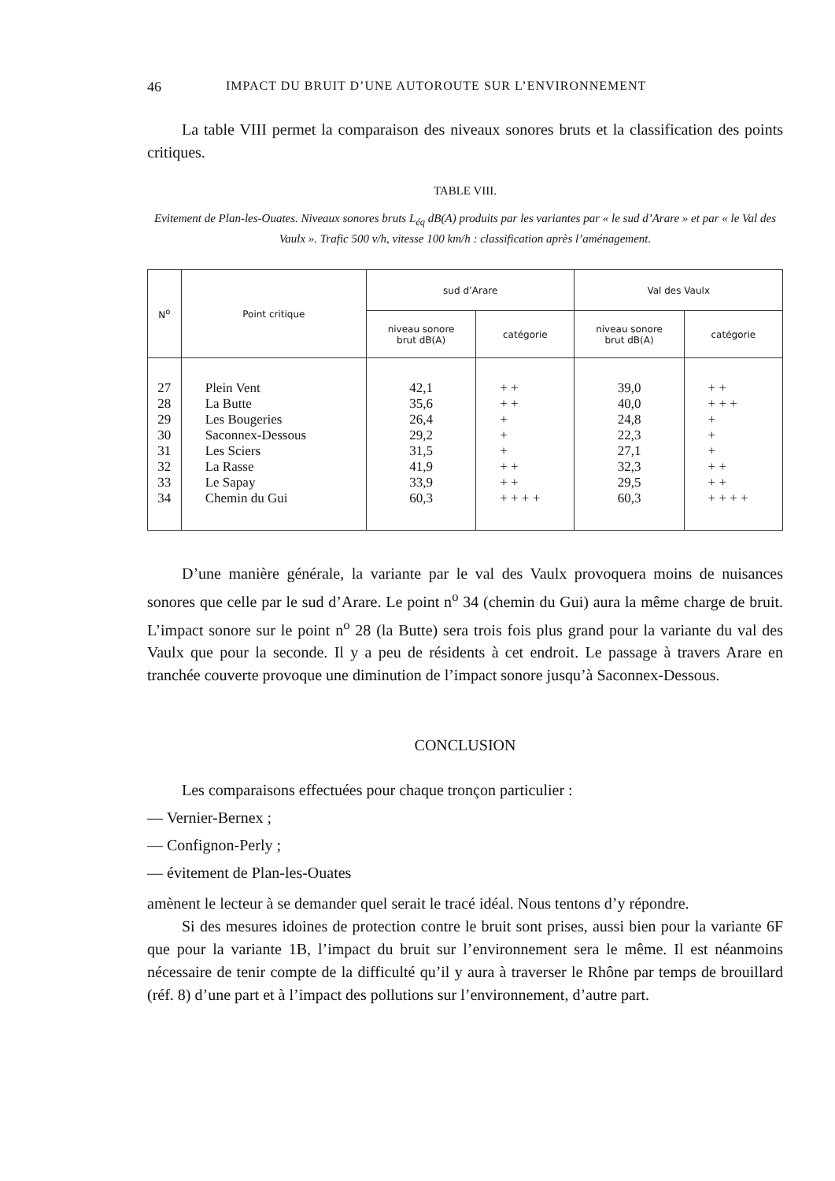46 IMPACT DU BRUIT D’UNE AUTOROUTE SUR L’ENVIRONNEMENT
La table VIII permet la comparaison des niveaux sonores bruts et la classification des points critiques.
TABLE VIII.
Evitement de Plan-les-Ouates. Niveaux sonores bruts L<sub>éq</sub> dB(A) produits par les variantes par « le sud d’Arare » et par « le Val des Vaulx ». Trafic 500 v/h, vitesse 100 km/h : classification après l’aménagement.
| N<sup>o</sup> | Point critique | sud d’Arare | | Val des Vaulx | |
| --- | --- | --- | --- | --- | --- |
| | | niveau sonore brut dB(A) | catégorie | niveau sonore brut dB(A) | catégorie |
| 27 | Plein Vent | 42,1 | + + | 39,0 | + + |
| 28 | La Butte | 35,6 | + + | 40,0 | + + + |
| 29 | Les Bougeries | 26,4 | + | 24,8 | + |
| 30 | Saconnex-Dessous | 29,2 | + | 22,3 | + |
| 31 | Les Sciers | 31,5 | + | 27,1 | + |
| 32 | La Rasse | 41,9 | + + | 32,3 | + + |
| 33 | Le Sapay | 33,9 | + + | 29,5 | + + |
| 34 | Chemin du Gui | 60,3 | + + + + | 60,3 | + + + + |
D’une manière générale, la variante par le val des Vaulx provoquera moins de nuisances sonores que celle par le sud d’Arare. Le point n<sup>o</sup> 34 (chemin du Gui) aura la même charge de bruit. L’impact sonore sur le point n<sup>o</sup> 28 (la Butte) sera trois fois plus grand pour la variante du val des Vaulx que pour la seconde. Il y a peu de résidents à cet endroit. Le passage à travers Arare en tranchée couverte provoque une diminution de l’impact sonore jusqu’à Saconnex-Dessous.
CONCLUSION
Les comparaisons effectuées pour chaque tronçon particulier :
— Vernier-Bernex ;
— Confignon-Perly ;
— évitement de Plan-les-Ouates
amènent le lecteur à se demander quel serait le tracé idéal. Nous tentons d’y répondre.
Si des mesures idoines de protection contre le bruit sont prises, aussi bien pour la variante 6F que pour la variante 1B, l’impact du bruit sur l’environnement sera le même. Il est néanmoins nécessaire de tenir compte de la difficulté qu’il y aura à traverser le Rhône par temps de brouillard (réf. 8) d’une part et à l’impact des pollutions sur l’environnement, d’autre part.